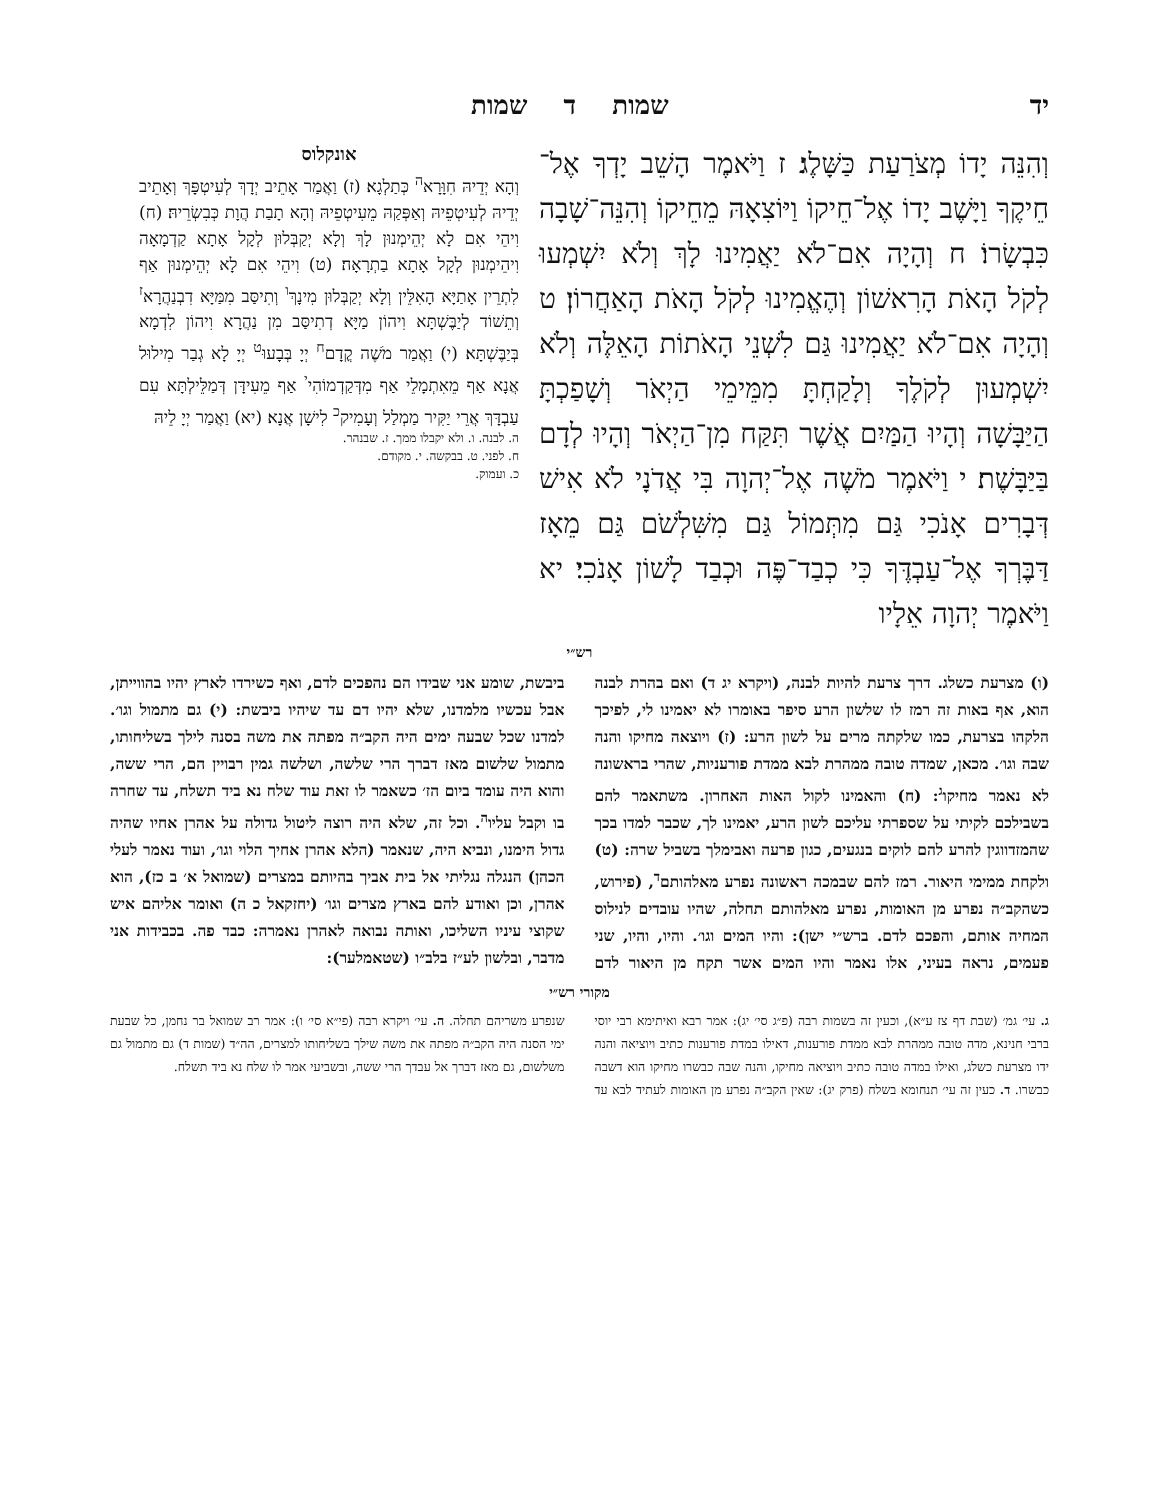יד שמות ד שמות
וְהִנֵּה יָדוֹ מְצֹרַעַת כַּשָּׁלֶג׃ ז וַיֹּאמֶר הָשֵׁב יָדְךָ אֶל־חֵיקֶךָ וַיָּשֶׁב יָדוֹ אֶל־חֵיקוֹ וַיּוֹצִאָהּ מֵחֵיקוֹ וְהִנֵּה־שָׁבָה כִּבְשָׂרוֹ׃ ח וְהָיָה אִם־לֹא יַאֲמִינוּ לָךְ וְלֹא יִשְׁמְעוּ לְקֹל הָאֹת הָרִאשׁוֹן וְהֶאֱמִינוּ לְקֹל הָאֹת הָאַחֲרוֹן׃ ט וְהָיָה אִם־לֹא יַאֲמִינוּ גַּם לִשְׁנֵי הָאֹתוֹת הָאֵלֶּה וְלֹא יִשְׁמְעוּן לְקֹלֶךָ וְלָקַחְתָּ מִמֵּימֵי הַיְאֹר וְשָׁפַכְתָּ הַיַּבָּשָׁה וְהָיוּ הַמַּיִם אֲשֶׁר תִּקַּח מִן־הַיְאֹר וְהָיוּ לְדָם בַּיַּבָּשֶׁת׃ י וַיֹּאמֶר מֹשֶׁה אֶל־יְהוָה בִּי אֲדֹנָי לֹא אִישׁ דְּבָרִים אָנֹכִי גַּם מִתְּמוֹל גַּם מִשִּׁלְשֹׁם גַּם מֵאָז דַּבֶּרְךָ אֶל־עַבְדֶּךָ כִּי כְבַד־פֶּה וּכְבַד לָשׁוֹן אָנֹכִי׃ יא וַיֹּאמֶר יְהוָה אֵלָיו
אונקלוס
וְהָא יְדֵיהּ חִוָּרָא<sup>ה</sup> כְּתַלְגָא׃ (ז) וַאֲמַר אָתֵיב יְדָךְ לְעִיטְפָּךְ וְאָתֵיב יְדֵיהּ לְעִיטְפֵיהּ וְאַפְּקַהּ מֵעִיטְפֵיהּ וְהָא תָבַת הֲוָת כְּבִשְׂרֵיהּ׃ (ח) וִיהֵי אִם לָא יְהֵימְנוּן לָךְ וְלָא יְקַבְּלוּן לְקָל אָתָא קַדְמָאָה וִיהֵימְנוּן לְקָל אָתָא בַתְרָאָה׃ (ט) וִיהֵי אִם לָא יְהֵימְנוּן אַף לִתְרֵין אָתַיָּא הָאִלֵּין וְלָא יְקַבְּלוּן מִינָךְ<sup>ו</sup> וְתִיסַּב מִמַּיָּא דִבְנַהֲרָא<sup>ז</sup> וְתֵשׁוֹד לְיַבֶּשְׁתָּא וִיהוֹן מַיָּא דְתִיסַּב מִן נַהֲרָא וִיהוֹן לִדְמָא בְּיַבֶּשְׁתָּא׃ (י) וַאֲמַר מֹשֶׁה קֳדָם<sup>ח</sup> יְיָ בְּבָעוּ<sup>ט</sup> יְיָ לָא גְבַר מִילוּל אֲנָא אַף מֵאִתְמָלֵי אַף מִדְּקַדְמוֹהִי<sup>י</sup> אַף מֵעִידָּן דְּמַלֵּילְתָּא עִם עַבְדָּךְ אֲרֵי יַקִּיר מַמְלַל וְעָמִיק<sup>כ</sup> לִישָׁן אֲנָא׃ (יא) וַאֲמַר יְיָ לֵיהּ
ה. לבנה. ו. ולא יקבלו ממך. ז. שבנהר.
ח. לפני. ט. בבקשה. י. מקודם.
כ. ועמוק.
רש״י
(ו) מצרעת כשלג. דרך צרעת להיות לבנה, (ויקרא יג ד) ואם בהרת לבנה הוא, אף באות זה רמז לו שלשון הרע סיפר באומרו לא יאמינו לי, לפיכך הלקהו בצרעת, כמו שלקתה מרים על לשון הרע: (ז) ויוצאה מחיקו והנה שבה וגו׳. מכאן, שמדה טובה ממהרת לבא ממדת פורעניות, שהרי בראשונה לא נאמר מחיקו<sup>ג</sup>: (ח) והאמינו לקול האות האחרון. משתאמר להם בשבילכם לקיתי על שספרתי עליכם לשון הרע, יאמינו לך, שכבר למדו בכך שהמזדווגין להרע להם לוקים בנגעים, כגון פרעה ואבימלך בשביל שרה: (ט) ולקחת ממימי היאור. רמז להם שבמכה ראשונה נפרע מאלהותם<sup>ד</sup>, (פירוש, כשהקב״ה נפרע מן האומות, נפרע מאלהותם תחלה, שהיו עובדים לנילוס המחיה אותם, והפכם לדם. ברש״י ישן): והיו המים וגו׳. והיו, והיו, שני פעמים, נראה בעיני, אלו נאמר והיו המים אשר תקח מן היאור לדם ביבשת, שומע אני שבידו הם נהפכים לדם, ואף כשירדו לארץ יהיו בהווייתן, אבל עכשיו מלמדנו, שלא יהיו דם עד שיהיו ביבשת: (י) גם מתמול וגו׳. למדנו שכל שבעה ימים היה הקב״ה מפתה את משה בסנה לילך בשליחותו, מתמול שלשום מאז דברך הרי שלשה, ושלשה גמין רבויין הם, הרי ששה, והוא היה עומד ביום הז׳ כשאמר לו זאת עוד שלח נא ביד תשלח, עד שחרה בו וקבל עליו<sup>ה</sup>. וכל זה, שלא היה רוצה ליטול גדולה על אהרן אחיו שהיה גדול הימנו, ונביא היה, שנאמר (הלא אהרן אחיך הלוי וגו׳, ועוד נאמר לעלי הכהן) הנגלה נגליתי אל בית אביך בהיותם במצרים (שמואל א׳ ב כז), הוא אהרן, וכן ואודע להם בארץ מצרים וגו׳ (יחזקאל כ ה) ואומר אליהם איש שקוצי עיניו השליכו, ואותה נבואה לאהרן נאמרה: כבד פה. בכבידות אני מדבר, ובלשון לע״ז בלב״ו (שטאמלער):
מקורי רש״י
ג. עי׳ גמ׳ (שבת דף צז ע״א), וכעין זה בשמות רבה (פ״ג סי׳ יג): אמר רבא ואיתימא רבי יוסי ברבי חנינא, מדה טובה ממהרת לבא ממדת פורענות, דאילו במדת פורענות כתיב ויוציאה והנה ידו מצרעת כשלג, ואילו במדה טובה כתיב ויוציאה מחיקו, והנה שבה כבשרו מחיקו הוא דשבה כבשרו. ד. כעין זה עי׳ תנחומא בשלח (פרק יג): שאין הקב״ה נפרע מן האומות לעתיד לבא עד שנפרע משריהם תחלה. ה. עי׳ ויקרא רבה (פי״א סי׳ ו): אמר רב שמואל בר נחמן, כל שבעת ימי הסנה היה הקב״ה מפתה את משה שילך בשליחותו למצרים, הה״ד (שמות ד) גם מתמול גם משלשום, גם מאז דברך אל עבדך הרי ששה, ובשביעי אמר לו שלח נא ביד תשלח.